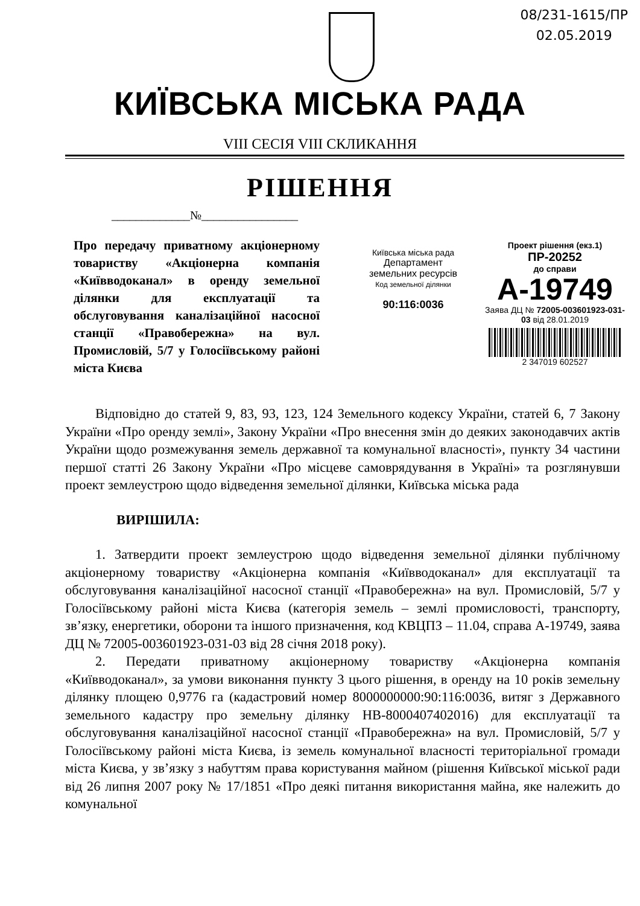08/231-1615/ПР
02.05.2019
КИЇВСЬКА МІСЬКА РАДА
VIII СЕСІЯ VIII СКЛИКАННЯ
РІШЕННЯ
_____________№________________
Про передачу приватному акціонерному товариству «Акціонерна компанія «Київводоканал» в оренду земельної ділянки для експлуатації та обслуговування каналізаційної насосної станції «Правобережна» на вул. Промисловій, 5/7 у Голосіївському районі міста Києва
Київська міська рада
Департамент
земельних ресурсів
Код земельної ділянки
90:116:0036
Проект рішення (екз.1)
ПР-20252
до справи
А-19749
Заява ДЦ № 72005-003601923-031-03 від 28.01.2019
2 347019 602527
Відповідно до статей 9, 83, 93, 123, 124 Земельного кодексу України, статей 6, 7 Закону України «Про оренду землі», Закону України «Про внесення змін до деяких законодавчих актів України щодо розмежування земель державної та комунальної власності», пункту 34 частини першої статті 26 Закону України «Про місцеве самоврядування в Україні» та розглянувши проект землеустрою щодо відведення земельної ділянки, Київська міська рада
ВИРІШИЛА:
1. Затвердити проект землеустрою щодо відведення земельної ділянки публічному акціонерному товариству «Акціонерна компанія «Київводоканал» для експлуатації та обслуговування каналізаційної насосної станції «Правобережна» на вул. Промисловій, 5/7 у Голосіївському районі міста Києва (категорія земель – землі промисловості, транспорту, зв’язку, енергетики, оборони та іншого призначення, код КВЦПЗ – 11.04, справа А-19749, заява ДЦ № 72005-003601923-031-03 від 28 січня 2018 року).
2. Передати приватному акціонерному товариству «Акціонерна компанія «Київводоканал», за умови виконання пункту 3 цього рішення, в оренду на 10 років земельну ділянку площею 0,9776 га (кадастровий номер 8000000000:90:116:0036, витяг з Державного земельного кадастру про земельну ділянку НВ-8000407402016) для експлуатації та обслуговування каналізаційної насосної станції «Правобережна» на вул. Промисловій, 5/7 у Голосіївському районі міста Києва, із земель комунальної власності територіальної громади міста Києва, у зв’язку з набуттям права користування майном (рішення Київської міської ради від 26 липня 2007 року № 17/1851 «Про деякі питання використання майна, яке належить до комунальної